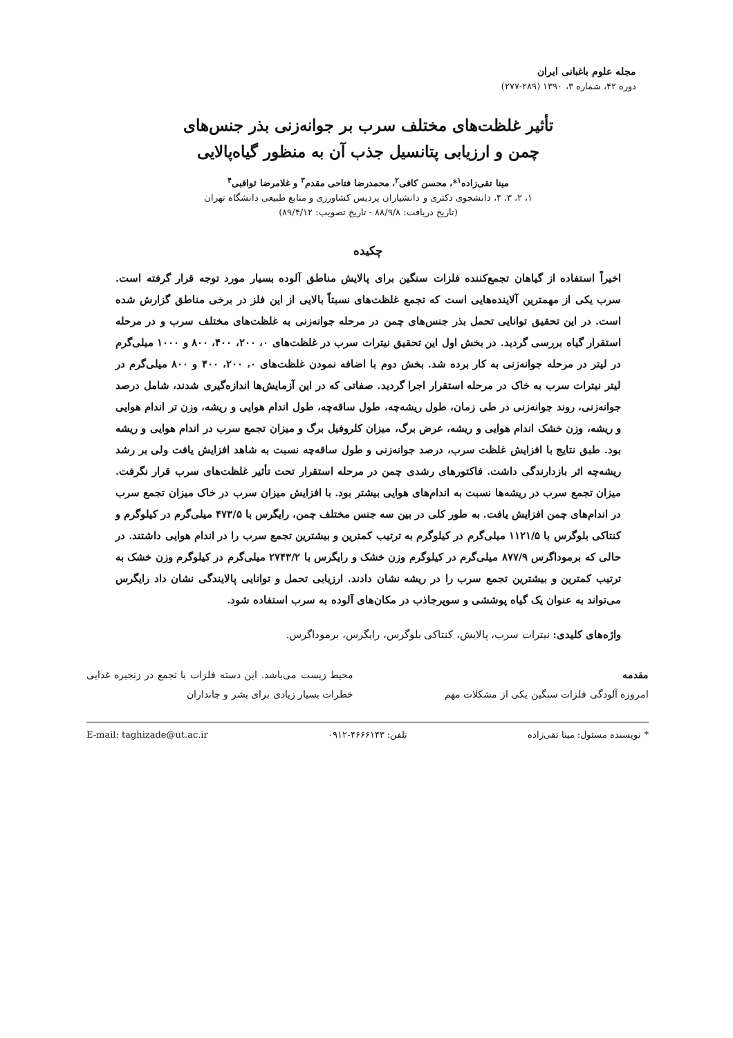مجله علوم باغبانی ایران
دوره ۴۲، شماره ۳، ۱۳۹۰ (۲۸۹-۲۷۷)
تأثیر غلظت‌های مختلف سرب بر جوانه‌زنی بذر جنس‌های
چمن و ارزیابی پتانسیل جذب آن به منظور گیاه‌پالایی
مینا تقی‌زاده<sup>۱</sup>*، محسن کافی<sup>۲</sup>، محمدرضا فتاحی مقدم<sup>۳</sup> و غلامرضا ثواقبی<sup>۴</sup>
۱، ۲، ۳، ۴، دانشجوی دکتری و دانشیاران پردیس کشاورزی و منابع طبیعی دانشگاه تهران
(تاریخ دریافت: ۸۸/۹/۸ - تاریخ تصویب: ۸۹/۴/۱۲)
چکیده
اخیراً استفاده از گیاهان تجمع‌کننده فلزات سنگین برای پالایش مناطق آلوده بسیار مورد توجه قرار گرفته است. سرب یکی از مهمترین آلاینده‌هایی است که تجمع غلظت‌های نسبتاً بالایی از این فلز در برخی مناطق گزارش شده است. در این تحقیق توانایی تحمل بذر جنس‌های چمن در مرحله جوانه‌زنی به غلظت‌های مختلف سرب و در مرحله استقرار گیاه بررسی گردید. در بخش اول این تحقیق نیترات سرب در غلظت‌های ۰، ۲۰۰، ۴۰۰، ۸۰۰ و ۱۰۰۰ میلی‌گرم در لیتر در مرحله جوانه‌زنی به کار برده شد. بخش دوم با اضافه نمودن غلظت‌های ۰، ۲۰۰، ۴۰۰ و ۸۰۰ میلی‌گرم در لیتر نیترات سرب به خاک در مرحله استقرار اجرا گردید. صفاتی که در این آزمایش‌ها اندازه‌گیری شدند، شامل درصد جوانه‌زنی، روند جوانه‌زنی در طی زمان، طول ریشه‌چه، طول ساقه‌چه، طول اندام هوایی و ریشه، وزن تر اندام هوایی و ریشه، وزن خشک اندام هوایی و ریشه، عرض برگ، میزان کلروفیل برگ و میزان تجمع سرب در اندام هوایی و ریشه بود. طبق نتایج با افزایش غلظت سرب، درصد جوانه‌زنی و طول ساقه‌چه نسبت به شاهد افزایش یافت ولی بر رشد ریشه‌چه اثر بازدارندگی داشت. فاکتورهای رشدی چمن در مرحله استقرار تحت تأثیر غلظت‌های سرب قرار نگرفت. میزان تجمع سرب در ریشه‌ها نسبت به اندام‌های هوایی بیشتر بود. با افزایش میزان سرب در خاک میزان تجمع سرب در اندام‌های چمن افزایش یافت. به طور کلی در بین سه جنس مختلف چمن، رایگرس با ۴۷۳/۵ میلی‌گرم در کیلوگرم و کنتاکی بلوگرس با ۱۱۲۱/۵ میلی‌گرم در کیلوگرم به ترتیب کمترین و بیشترین تجمع سرب را در اندام هوایی داشتند. در حالی که برموداگرس ۸۷۷/۹ میلی‌گرم در کیلوگرم وزن خشک و رایگرس با ۲۷۴۳/۲ میلی‌گرم در کیلوگرم وزن خشک به ترتیب کمترین و بیشترین تجمع سرب را در ریشه نشان دادند. ارزیابی تحمل و توانایی پالایندگی نشان داد رایگرس می‌تواند به عنوان یک گیاه پوششی و سوپرجاذب در مکان‌های آلوده به سرب استفاده شود.
واژه‌های کلیدی: نیترات سرب، پالایش، کنتاکی بلوگرس، رایگرس، برموداگرس.
مقدمه
امروزه آلودگی فلزات سنگین یکی از مشکلات مهم
محیط زیست می‌باشد. این دسته فلزات با تجمع در زنجیره غذایی خطرات بسیار زیادی برای بشر و جانداران
* نویسنده مسئول: مینا تقی‌زاده تلفن: ۴۶۶۶۱۴۳-۰۹۱۲ E-mail: taghizade@ut.ac.ir